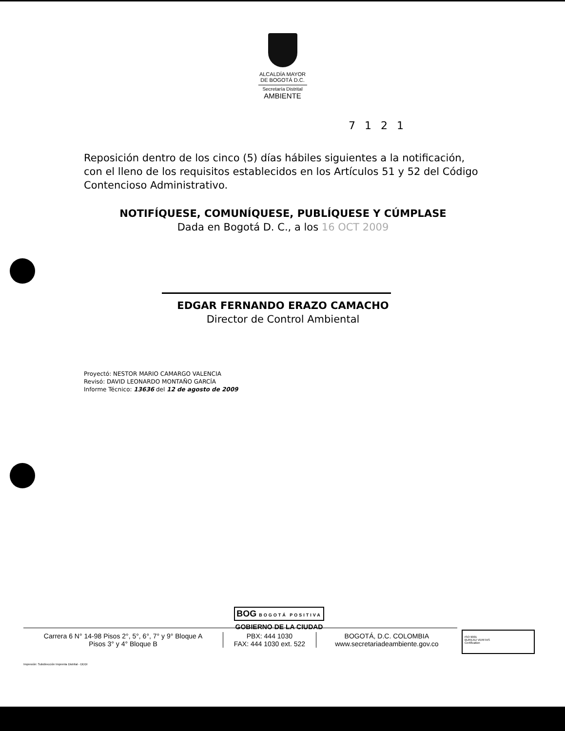ALCALDÍA MAYOR
DE BOGOTÁ D.C.
Secretaría Distrital
AMBIENTE
7 1 2 1
Reposición dentro de los cinco (5) días hábiles siguientes a la notificación, con el lleno de los requisitos establecidos en los Artículos 51 y 52 del Código Contencioso Administrativo.
NOTIFÍQUESE, COMUNÍQUESE, PUBLÍQUESE Y CÚMPLASE
Dada en Bogotá D. C., a los 16 OCT 2009
EDGAR FERNANDO ERAZO CAMACHO
Director de Control Ambiental
Proyectó: NESTOR MARIO CAMARGO VALENCIA
Revisó: DAVID LEONARDO MONTAÑO GARCÍA
Informe Técnico: 13636 del 12 de agosto de 2009
BOG BOGOTÁ POSITIVA
GOBIERNO DE LA CIUDAD
Carrera 6 N° 14-98 Pisos 2°, 5°, 6°, 7° y 9° Bloque A
Pisos 3° y 4° Bloque B
PBX: 444 1030
FAX: 444 1030 ext. 522
BOGOTÁ, D.C. COLOMBIA
www.secretariadeambiente.gov.co
ISO 9001
BUREAU VERITAS
Certification
Impresión: Subdirección Imprenta Distrital - DDDI